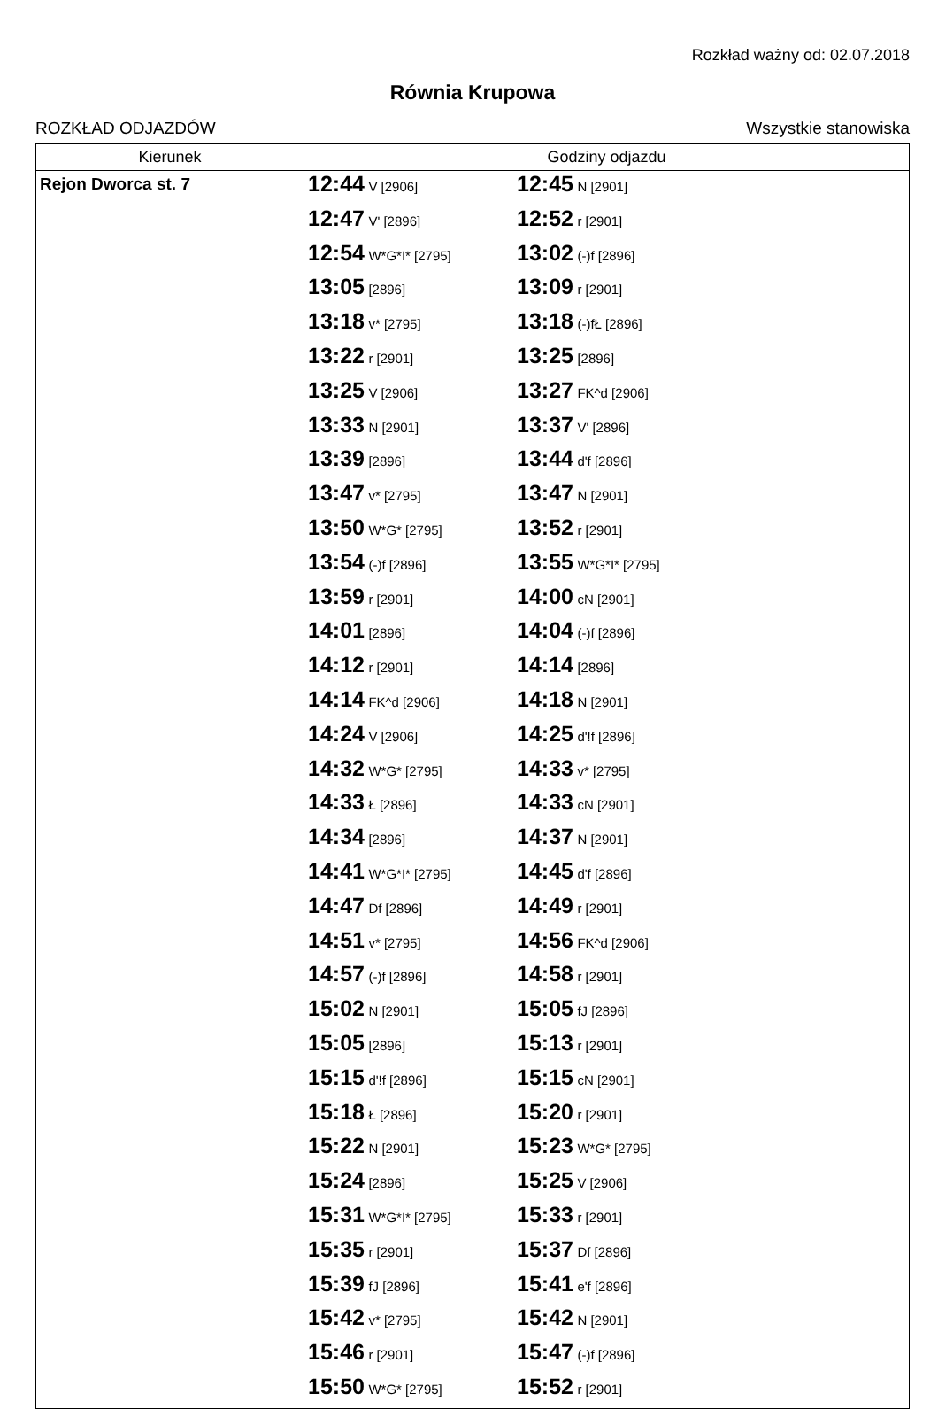Rozkład ważny od: 02.07.2018
Równia Krupowa
ROZKŁAD ODJAZDÓW Wszystkie stanowiska
| Kierunek | Godziny odjazdu | | |
| --- | --- | --- | --- |
| Rejon Dworca st. 7 | 12:44 V [2906] | 12:45 N [2901] | |
| | 12:47 V' [2896] | 12:52 r [2901] | |
| | 12:54 W*G*I* [2795] | 13:02 (-)f [2896] | |
| | 13:05 [2896] | 13:09 r [2901] | |
| | 13:18 v* [2795] | 13:18 (-)fŁ [2896] | |
| | 13:22 r [2901] | 13:25 [2896] | |
| | 13:25 V [2906] | 13:27 FK^d [2906] | |
| | 13:33 N [2901] | 13:37 V' [2896] | |
| | 13:39 [2896] | 13:44 d'f [2896] | |
| | 13:47 v* [2795] | 13:47 N [2901] | |
| | 13:50 W*G* [2795] | 13:52 r [2901] | |
| | 13:54 (-)f [2896] | 13:55 W*G*I* [2795] | |
| | 13:59 r [2901] | 14:00 cN [2901] | |
| | 14:01 [2896] | 14:04 (-)f [2896] | |
| | 14:12 r [2901] | 14:14 [2896] | |
| | 14:14 FK^d [2906] | 14:18 N [2901] | |
| | 14:24 V [2906] | 14:25 d'!f [2896] | |
| | 14:32 W*G* [2795] | 14:33 v* [2795] | |
| | 14:33 Ł [2896] | 14:33 cN [2901] | |
| | 14:34 [2896] | 14:37 N [2901] | |
| | 14:41 W*G*I* [2795] | 14:45 d'f [2896] | |
| | 14:47 Df [2896] | 14:49 r [2901] | |
| | 14:51 v* [2795] | 14:56 FK^d [2906] | |
| | 14:57 (-)f [2896] | 14:58 r [2901] | |
| | 15:02 N [2901] | 15:05 fJ [2896] | |
| | 15:05 [2896] | 15:13 r [2901] | |
| | 15:15 d'!f [2896] | 15:15 cN [2901] | |
| | 15:18 Ł [2896] | 15:20 r [2901] | |
| | 15:22 N [2901] | 15:23 W*G* [2795] | |
| | 15:24 [2896] | 15:25 V [2906] | |
| | 15:31 W*G*I* [2795] | 15:33 r [2901] | |
| | 15:35 r [2901] | 15:37 Df [2896] | |
| | 15:39 fJ [2896] | 15:41 e'f [2896] | |
| | 15:42 v* [2795] | 15:42 N [2901] | |
| | 15:46 r [2901] | 15:47 (-)f [2896] | |
| | 15:50 W*G* [2795] | 15:52 r [2901] | |